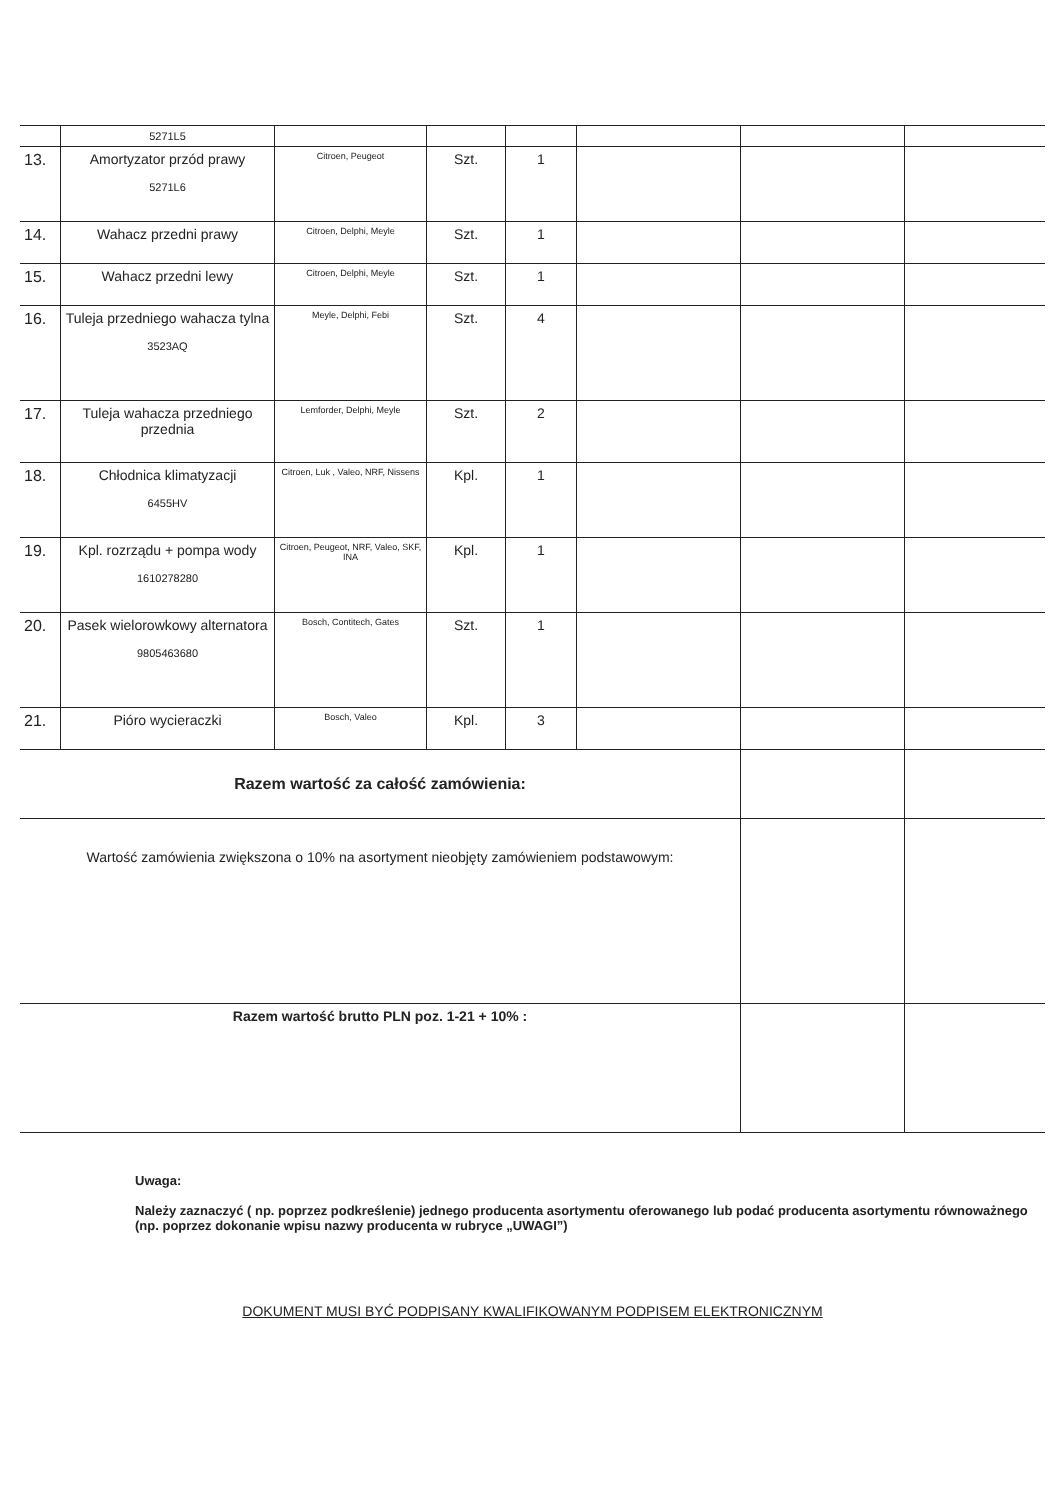| | 5271L5 | | | | | | |
| 13. | Amortyzator przód prawy 5271L6 | Citroen, Peugeot | Szt. | 1 | | | |
| 14. | Wahacz przedni prawy | Citroen, Delphi, Meyle | Szt. | 1 | | | |
| 15. | Wahacz przedni lewy | Citroen, Delphi, Meyle | Szt. | 1 | | | |
| 16. | Tuleja przedniego wahacza tylna 3523AQ | Meyle, Delphi, Febi | Szt. | 4 | | | |
| 17. | Tuleja wahacza przedniego przednia | Lemforder, Delphi, Meyle | Szt. | 2 | | | |
| 18. | Chłodnica klimatyzacji 6455HV | Citroen, Luk , Valeo, NRF, Nissens | Kpl. | 1 | | | |
| 19. | Kpl. rozrządu + pompa wody 1610278280 | Citroen, Peugeot, NRF, Valeo, SKF, INA | Kpl. | 1 | | | |
| 20. | Pasek wielorowkowy alternatora 9805463680 | Bosch, Contitech, Gates | Szt. | 1 | | | |
| 21. | Pióro wycieraczki | Bosch, Valeo | Kpl. | 3 | | | |
| Razem wartość za całość zamówienia: | | | | | | | |
| Wartość zamówienia zwiększona o 10% na asortyment nieobjęty zamówieniem podstawowym: | | | | | | | |
| Razem wartość brutto PLN poz. 1-21 + 10% : | | | | | | | |
Uwaga:
Należy zaznaczyć ( np. poprzez podkreślenie) jednego producenta asortymentu oferowanego lub podać producenta asortymentu równoważnego (np. poprzez dokonanie wpisu nazwy producenta w rubryce „UWAGI”)
DOKUMENT MUSI BYĆ PODPISANY KWALIFIKOWANYM PODPISEM ELEKTRONICZNYM